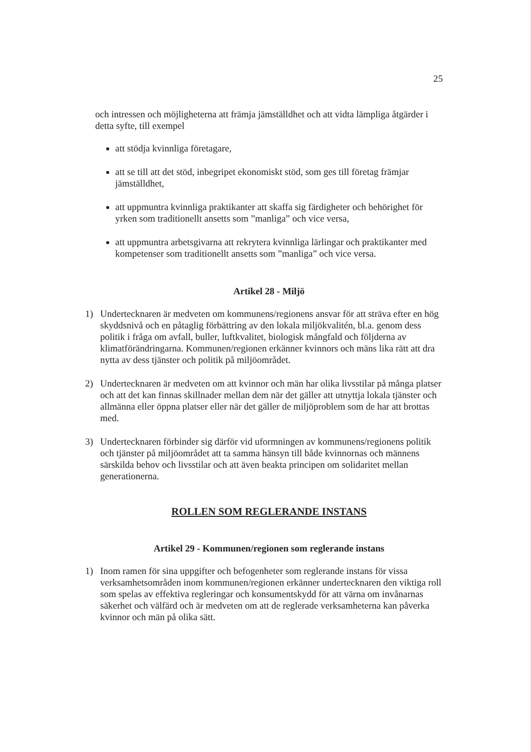25
och intressen och möjligheterna att främja jämställdhet och att vidta lämpliga åtgärder i detta syfte, till exempel
att stödja kvinnliga företagare,
att se till att det stöd, inbegripet ekonomiskt stöd, som ges till företag främjar jämställdhet,
att uppmuntra kvinnliga praktikanter att skaffa sig färdigheter och behörighet för yrken som traditionellt ansetts som ”manliga” och vice versa,
att uppmuntra arbetsgivarna att rekrytera kvinnliga lärlingar och praktikanter med kompetenser som traditionellt ansetts som ”manliga” och vice versa.
Artikel 28 - Miljö
1) Undertecknaren är medveten om kommunens/regionens ansvar för att sträva efter en hög skyddsnivå och en påtaglig förbättring av den lokala miljökvalitén, bl.a. genom dess politik i fråga om avfall, buller, luftkvalitet, biologisk mångfald och följderna av klimatförändringarna. Kommunen/regionen erkänner kvinnors och mäns lika rätt att dra nytta av dess tjänster och politik på miljöområdet.
2) Undertecknaren är medveten om att kvinnor och män har olika livsstilar på många platser och att det kan finnas skillnader mellan dem när det gäller att utnyttja lokala tjänster och allmänna eller öppna platser eller när det gäller de miljöproblem som de har att brottas med.
3) Undertecknaren förbinder sig därför vid uformningen av kommunens/regionens politik och tjänster på miljöområdet att ta samma hänsyn till både kvinnornas och männens särskilda behov och livsstilar och att även beakta principen om solidaritet mellan generationerna.
ROLLEN SOM REGLERANDE INSTANS
Artikel 29 - Kommunen/regionen som reglerande instans
1) Inom ramen för sina uppgifter och befogenheter som reglerande instans för vissa verksamhetsområden inom kommunen/regionen erkänner undertecknaren den viktiga roll som spelas av effektiva regleringar och konsumentskydd för att värna om invånarnas säkerhet och välfärd och är medveten om att de reglerade verksamheterna kan påverka kvinnor och män på olika sätt.